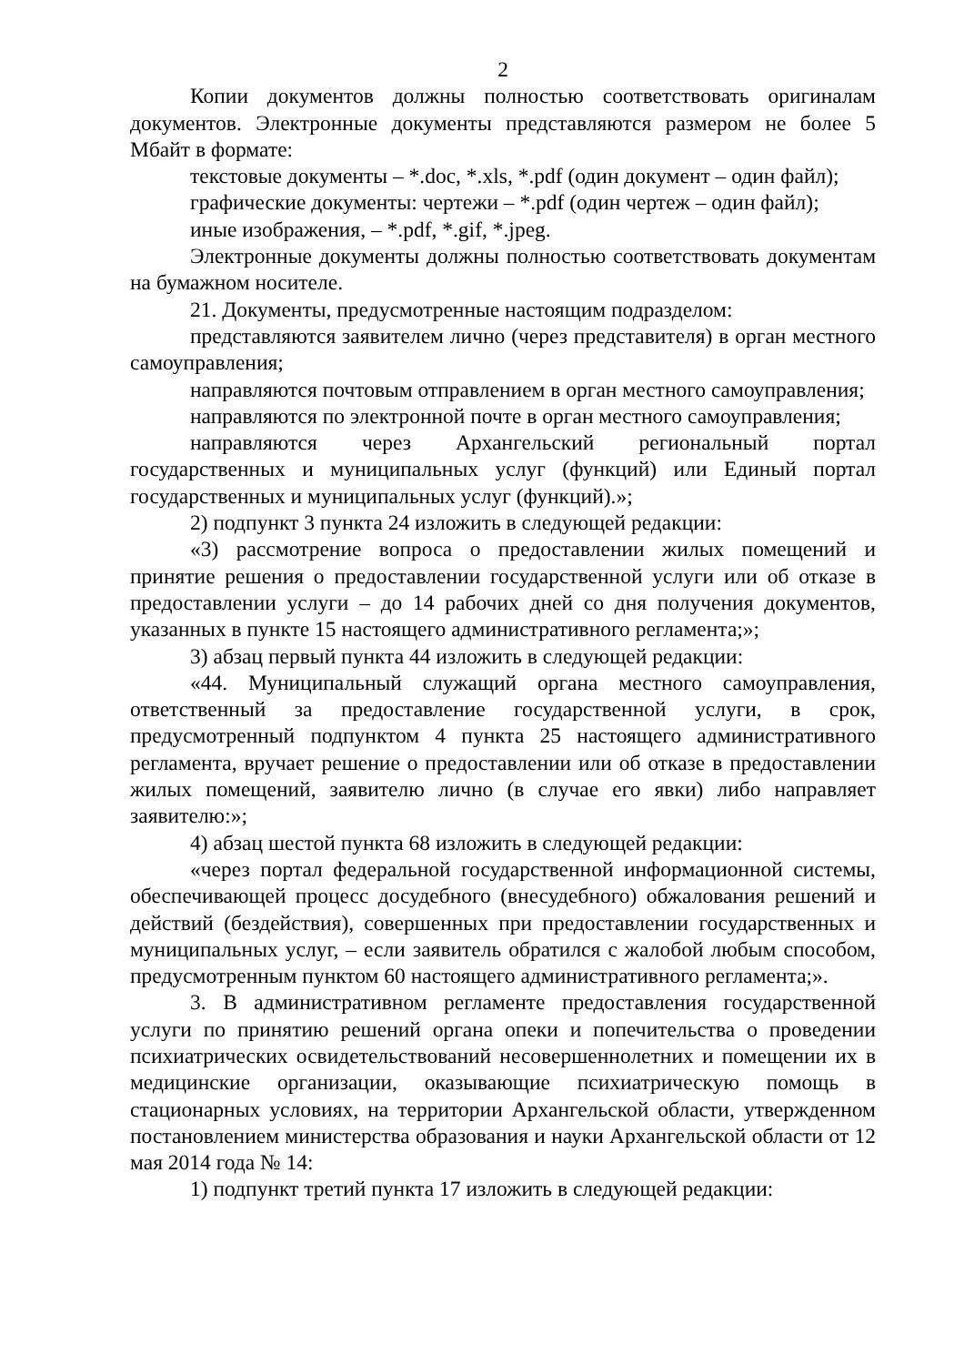2
Копии документов должны полностью соответствовать оригиналам документов. Электронные документы представляются размером не более 5 Мбайт в формате:
текстовые документы – *.doc, *.xls, *.pdf (один документ – один файл);
графические документы: чертежи – *.pdf (один чертеж – один файл);
иные изображения, – *.pdf, *.gif, *.jpeg.
Электронные документы должны полностью соответствовать документам на бумажном носителе.
21. Документы, предусмотренные настоящим подразделом:
представляются заявителем лично (через представителя) в орган местного самоуправления;
направляются почтовым отправлением в орган местного самоуправления;
направляются по электронной почте в орган местного самоуправления;
направляются через Архангельский региональный портал государственных и муниципальных услуг (функций) или Единый портал государственных и муниципальных услуг (функций).»;
2) подпункт 3 пункта 24 изложить в следующей редакции:
«3) рассмотрение вопроса о предоставлении жилых помещений и принятие решения о предоставлении государственной услуги или об отказе в предоставлении услуги – до 14 рабочих дней со дня получения документов, указанных в пункте 15 настоящего административного регламента;»;
3) абзац первый пункта 44 изложить в следующей редакции:
«44. Муниципальный служащий органа местного самоуправления, ответственный за предоставление государственной услуги, в срок, предусмотренный подпунктом 4 пункта 25 настоящего административного регламента, вручает решение о предоставлении или об отказе в предоставлении жилых помещений, заявителю лично (в случае его явки) либо направляет заявителю:»;
4) абзац шестой пункта 68 изложить в следующей редакции:
«через портал федеральной государственной информационной системы, обеспечивающей процесс досудебного (внесудебного) обжалования решений и действий (бездействия), совершенных при предоставлении государственных и муниципальных услуг, – если заявитель обратился с жалобой любым способом, предусмотренным пунктом 60 настоящего административного регламента;».
3. В административном регламенте предоставления государственной услуги по принятию решений органа опеки и попечительства о проведении психиатрических освидетельствований несовершеннолетних и помещении их в медицинские организации, оказывающие психиатрическую помощь в стационарных условиях, на территории Архангельской области, утвержденном постановлением министерства образования и науки Архангельской области от 12 мая 2014 года № 14:
1) подпункт третий пункта 17 изложить в следующей редакции: